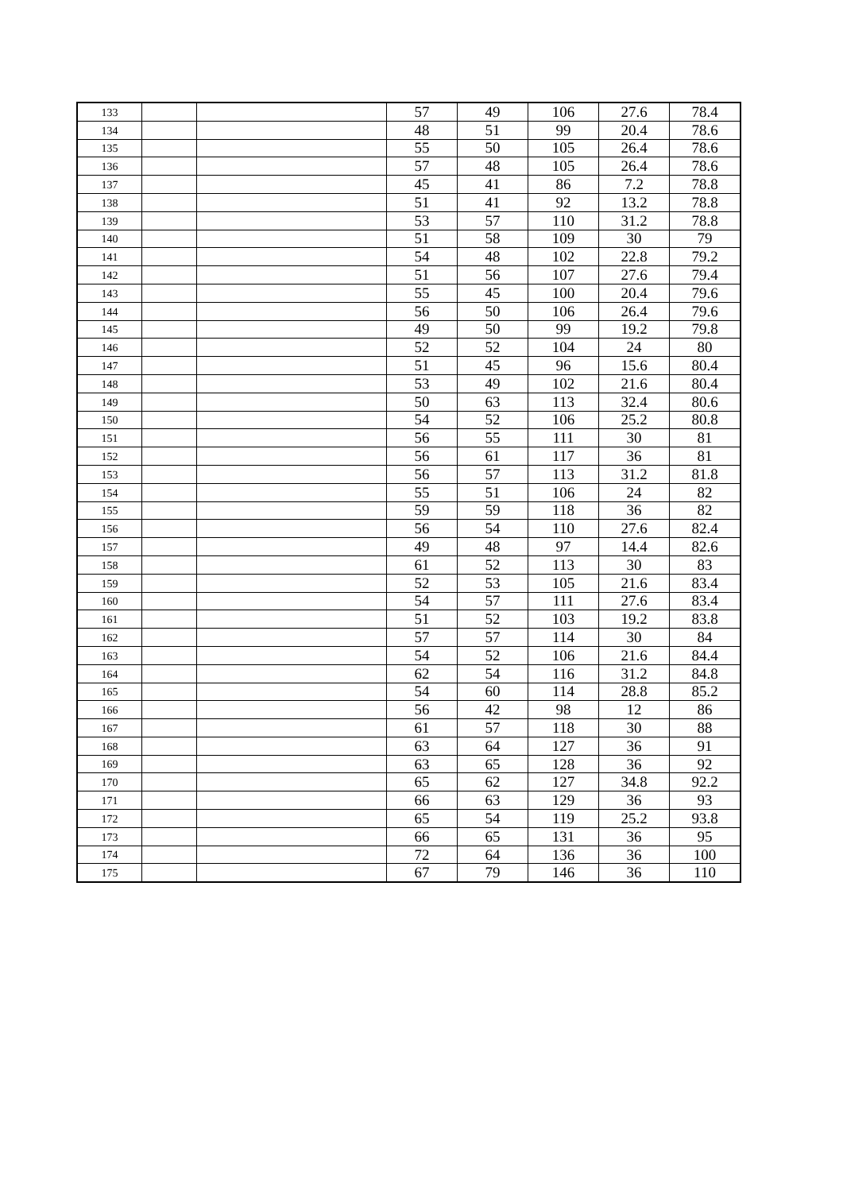| 133 | | | 57 | 49 | 106 | 27.6 | 78.4 |
| 134 | | | 48 | 51 | 99 | 20.4 | 78.6 |
| 135 | | | 55 | 50 | 105 | 26.4 | 78.6 |
| 136 | | | 57 | 48 | 105 | 26.4 | 78.6 |
| 137 | | | 45 | 41 | 86 | 7.2 | 78.8 |
| 138 | | | 51 | 41 | 92 | 13.2 | 78.8 |
| 139 | | | 53 | 57 | 110 | 31.2 | 78.8 |
| 140 | | | 51 | 58 | 109 | 30 | 79 |
| 141 | | | 54 | 48 | 102 | 22.8 | 79.2 |
| 142 | | | 51 | 56 | 107 | 27.6 | 79.4 |
| 143 | | | 55 | 45 | 100 | 20.4 | 79.6 |
| 144 | | | 56 | 50 | 106 | 26.4 | 79.6 |
| 145 | | | 49 | 50 | 99 | 19.2 | 79.8 |
| 146 | | | 52 | 52 | 104 | 24 | 80 |
| 147 | | | 51 | 45 | 96 | 15.6 | 80.4 |
| 148 | | | 53 | 49 | 102 | 21.6 | 80.4 |
| 149 | | | 50 | 63 | 113 | 32.4 | 80.6 |
| 150 | | | 54 | 52 | 106 | 25.2 | 80.8 |
| 151 | | | 56 | 55 | 111 | 30 | 81 |
| 152 | | | 56 | 61 | 117 | 36 | 81 |
| 153 | | | 56 | 57 | 113 | 31.2 | 81.8 |
| 154 | | | 55 | 51 | 106 | 24 | 82 |
| 155 | | | 59 | 59 | 118 | 36 | 82 |
| 156 | | | 56 | 54 | 110 | 27.6 | 82.4 |
| 157 | | | 49 | 48 | 97 | 14.4 | 82.6 |
| 158 | | | 61 | 52 | 113 | 30 | 83 |
| 159 | | | 52 | 53 | 105 | 21.6 | 83.4 |
| 160 | | | 54 | 57 | 111 | 27.6 | 83.4 |
| 161 | | | 51 | 52 | 103 | 19.2 | 83.8 |
| 162 | | | 57 | 57 | 114 | 30 | 84 |
| 163 | | | 54 | 52 | 106 | 21.6 | 84.4 |
| 164 | | | 62 | 54 | 116 | 31.2 | 84.8 |
| 165 | | | 54 | 60 | 114 | 28.8 | 85.2 |
| 166 | | | 56 | 42 | 98 | 12 | 86 |
| 167 | | | 61 | 57 | 118 | 30 | 88 |
| 168 | | | 63 | 64 | 127 | 36 | 91 |
| 169 | | | 63 | 65 | 128 | 36 | 92 |
| 170 | | | 65 | 62 | 127 | 34.8 | 92.2 |
| 171 | | | 66 | 63 | 129 | 36 | 93 |
| 172 | | | 65 | 54 | 119 | 25.2 | 93.8 |
| 173 | | | 66 | 65 | 131 | 36 | 95 |
| 174 | | | 72 | 64 | 136 | 36 | 100 |
| 175 | | | 67 | 79 | 146 | 36 | 110 |